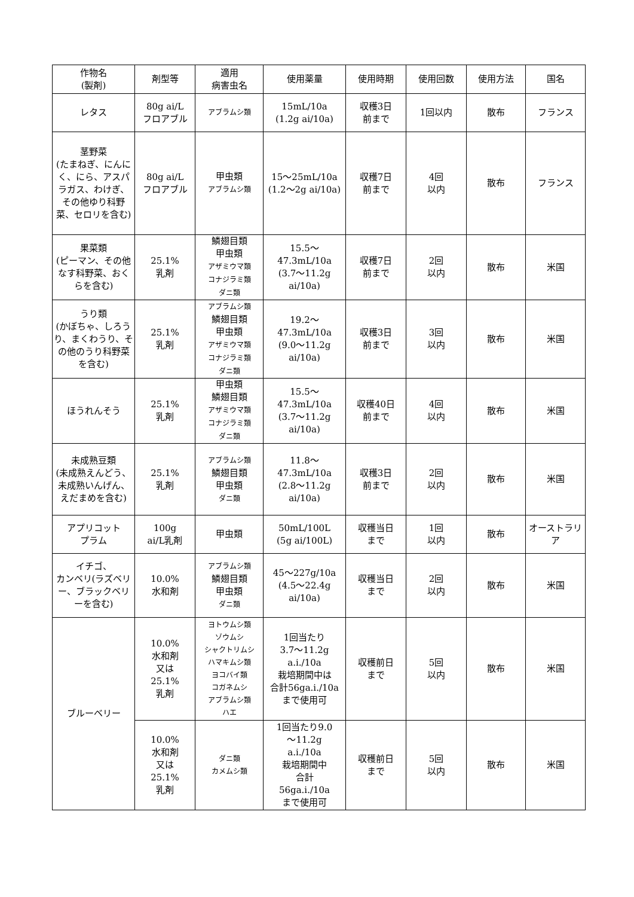| 作物名 (製剤) | 剤型等 | 適用 病害虫名 | 使用薬量 | 使用時期 | 使用回数 | 使用方法 | 国名 |
| --- | --- | --- | --- | --- | --- | --- | --- |
| レタス | 80g ai/L フロアブル | アブラムシ類 | 15mL/10a (1.2g ai/10a) | 収穫3日 前まで | 1回以内 | 散布 | フランス |
| 茎野菜 (たまねぎ、にんにく、にら、アスパラガス、わけぎ、その他ゆり科野菜、セロリを含む) | 80g ai/L フロアブル | 甲虫類 アブラムシ類 | 15～25mL/10a (1.2～2g ai/10a) | 収穫7日 前まで | 4回 以内 | 散布 | フランス |
| 果菜類 (ピーマン、その他なす科野菜、おくらを含む) | 25.1% 乳剤 | 鱗翅目類 甲虫類 アザミウマ類 コナジラミ類 ダニ類 | 15.5～ 47.3mL/10a (3.7～11.2g ai/10a) | 収穫7日 前まで | 2回 以内 | 散布 | 米国 |
| うり類 (かぼちゃ、しろうり、まくわうり、その他のうり科野菜を含む) | 25.1% 乳剤 | アブラムシ類 鱗翅目類 甲虫類 アザミウマ類 コナジラミ類 ダニ類 | 19.2～ 47.3mL/10a (9.0～11.2g ai/10a) | 収穫3日 前まで | 3回 以内 | 散布 | 米国 |
| ほうれんそう | 25.1% 乳剤 | 甲虫類 鱗翅目類 アザミウマ類 コナジラミ類 ダニ類 | 15.5～ 47.3mL/10a (3.7～11.2g ai/10a) | 収穫40日 前まで | 4回 以内 | 散布 | 米国 |
| 未成熟豆類 (未成熟えんどう、未成熟いんげん、えだまめを含む) | 25.1% 乳剤 | アブラムシ類 鱗翅目類 甲虫類 ダニ類 | 11.8～ 47.3mL/10a (2.8～11.2g ai/10a) | 収穫3日 前まで | 2回 以内 | 散布 | 米国 |
| アプリコット プラム | 100g ai/L乳剤 | 甲虫類 | 50mL/100L (5g ai/100L) | 収穫当日 まで | 1回 以内 | 散布 | オーストラリア |
| イチゴ、 カンベリ(ラズベリー、ブラックベリーを含む) | 10.0% 水和剤 | アブラムシ類 鱗翅目類 甲虫類 ダニ類 | 45～227g/10a (4.5～22.4g ai/10a) | 収穫当日 まで | 2回 以内 | 散布 | 米国 |
| ブルーベリー | 10.0% 水和剤 又は 25.1% 乳剤 | ヨトウムシ類 ゾウムシ シャクトリムシ ハマキムシ類 ヨコバイ類 コガネムシ アブラムシ類 ハエ | 1回当たり 3.7～11.2g a.i./10a 栽培期間中は 合計56ga.i./10a まで使用可 | 収穫前日 まで | 5回 以内 | 散布 | 米国 |
| | 10.0% 水和剤 又は 25.1% 乳剤 | ダニ類 カメムシ類 | 1回当たり9.0 ～11.2g a.i./10a 栽培期間中 合計 56ga.i./10a まで使用可 | 収穫前日 まで | 5回 以内 | 散布 | 米国 |